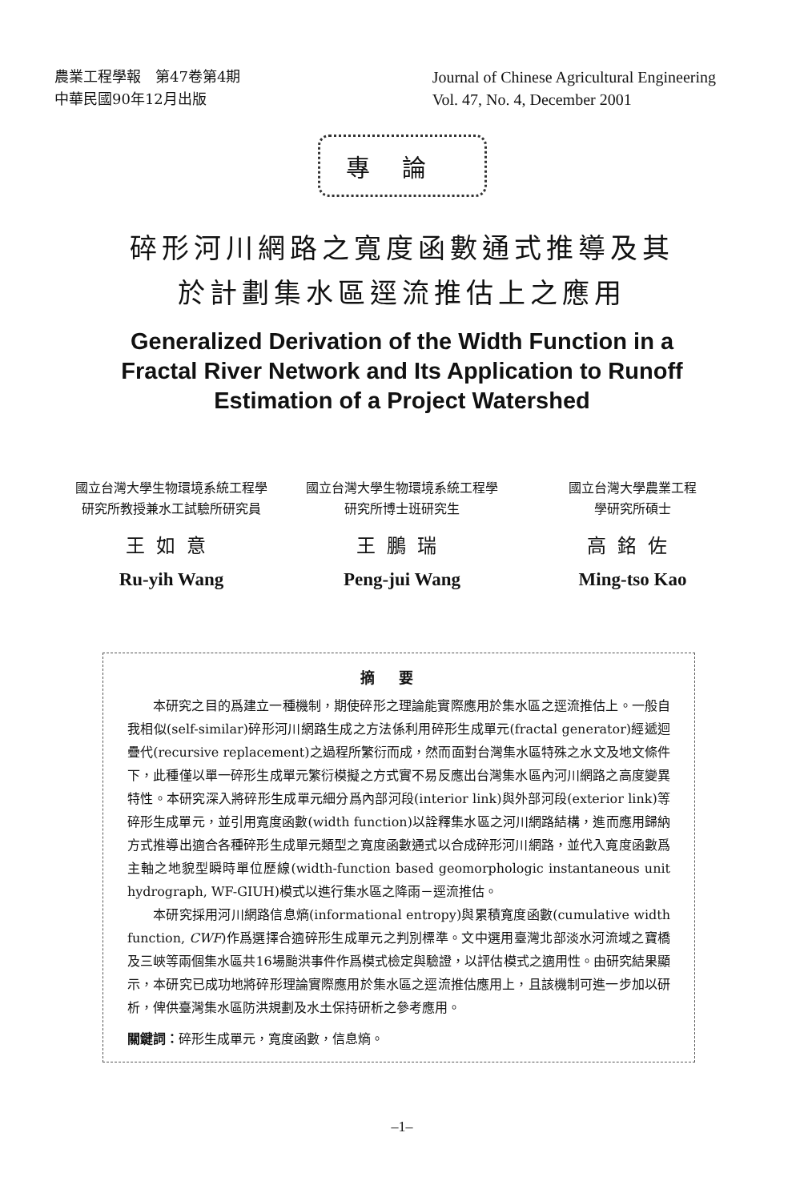農業工程學報　第47卷第4期
中華民國90年12月出版
Journal of Chinese Agricultural Engineering
Vol. 47, No. 4, December 2001
專論
碎形河川網路之寬度函數通式推導及其
於計劃集水區逕流推估上之應用
Generalized Derivation of the Width Function in a
Fractal River Network and Its Application to Runoff
Estimation of a Project Watershed
國立台灣大學生物環境系統工程學
研究所教授兼水工試驗所研究員
王如意
Ru-yih Wang
國立台灣大學生物環境系統工程學
研究所博士班研究生
王鵬瑞
Peng-jui Wang
國立台灣大學農業工程
學研究所碩士
高銘佐
Ming-tso Kao
摘要
本研究之目的爲建立一種機制，期使碎形之理論能實際應用於集水區之逕流推估上。一般自我相似(self-similar)碎形河川網路生成之方法係利用碎形生成單元(fractal generator)經遞迴疊代(recursive replacement)之過程所繁衍而成，然而面對台灣集水區特殊之水文及地文條件下，此種僅以單一碎形生成單元繁衍模擬之方式實不易反應出台灣集水區內河川網路之高度變異特性。本研究深入將碎形生成單元細分爲內部河段(interior link)與外部河段(exterior link)等碎形生成單元，並引用寬度函數(width function)以詮釋集水區之河川網路結構，進而應用歸納方式推導出適合各種碎形生成單元類型之寬度函數通式以合成碎形河川網路，並代入寬度函數爲主軸之地貌型瞬時單位歷線(width-function based geomorphologic instantaneous unit hydrograph, WF-GIUH)模式以進行集水區之降雨－逕流推估。
本研究採用河川網路信息熵(informational entropy)與累積寬度函數(cumulative width function, CWF)作爲選擇合適碎形生成單元之判別標準。文中選用臺灣北部淡水河流域之寶橋及三峽等兩個集水區共16場颱洪事件作爲模式檢定與驗證，以評估模式之適用性。由研究結果顯示，本研究已成功地將碎形理論實際應用於集水區之逕流推估應用上，且該機制可進一步加以研析，俾供臺灣集水區防洪規劃及水土保持研析之參考應用。
關鍵詞：碎形生成單元，寬度函數，信息熵。
–1–